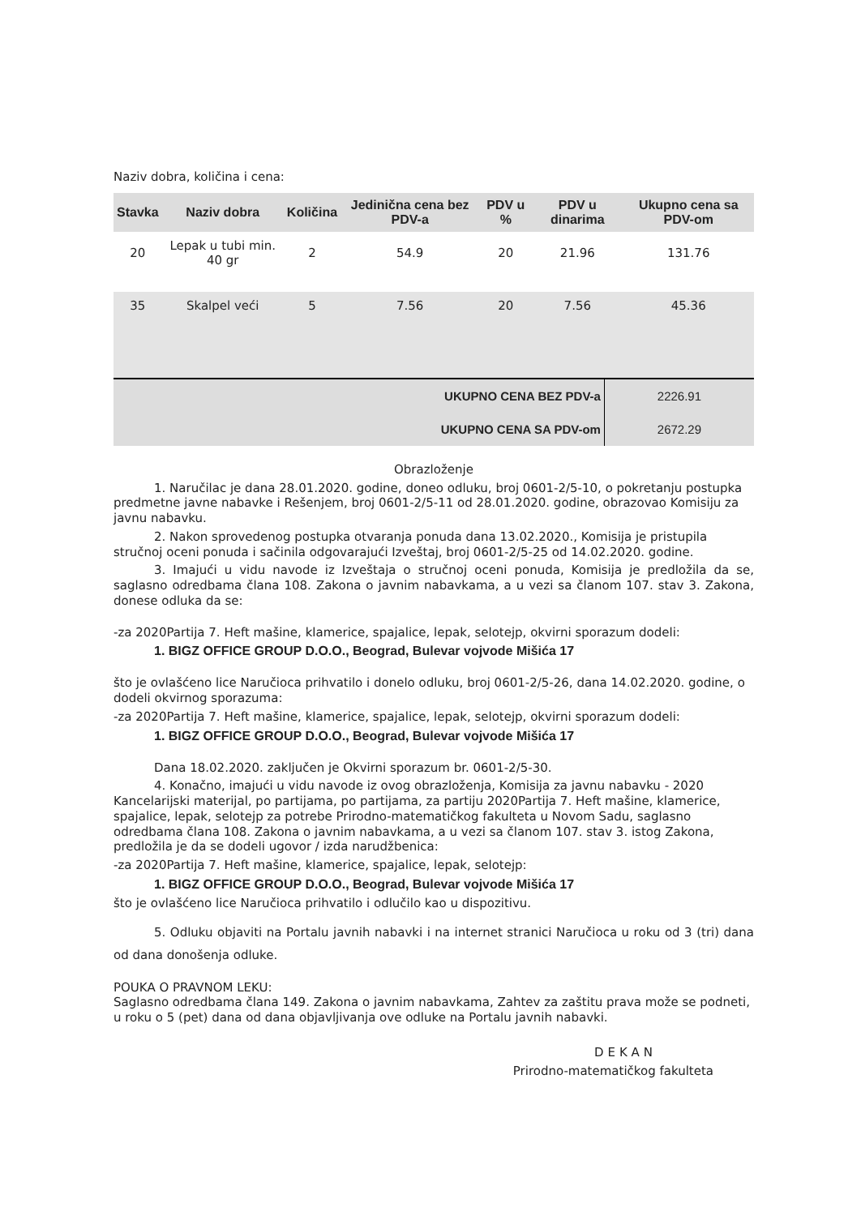Naziv dobra, količina i cena:
| Stavka | Naziv dobra | Količina | Jedinična cena bez PDV-a | PDV u % | PDV u dinarima | Ukupno cena sa PDV-om |
| --- | --- | --- | --- | --- | --- | --- |
| 20 | Lepak u tubi min. 40 gr | 2 | 54.9 | 20 | 21.96 | 131.76 |
| 35 | Skalpel veći | 5 | 7.56 | 20 | 7.56 | 45.36 |
| UKUPNO CENA BEZ PDV-a | 2226.91 |
| UKUPNO CENA SA PDV-om | 2672.29 |
Obrazloženje
1. Naručilac je dana 28.01.2020. godine, doneo odluku, broj 0601-2/5-10, o pokretanju postupka predmetne javne nabavke i Rešenjem, broj 0601-2/5-11 od 28.01.2020. godine, obrazovao Komisiju za javnu nabavku.
2. Nakon sprovedenog postupka otvaranja ponuda dana 13.02.2020., Komisija je pristupila stručnoj oceni ponuda i sačinila odgovarajući Izveštaj, broj 0601-2/5-25 od 14.02.2020. godine.
3. Imajući u vidu navode iz Izveštaja o stručnoj oceni ponuda, Komisija je predložila da se, saglasno odredbama člana 108. Zakona o javnim nabavkama, a u vezi sa članom 107. stav 3. Zakona, donese odluka da se:
-za 2020Partija 7. Heft mašine, klamerice, spajalice, lepak, selotejp, okvirni sporazum dodeli:
1. BIGZ OFFICE GROUP D.O.O., Beograd, Bulevar vojvode Mišića 17
što je ovlašćeno lice Naručioca prihvatilo i donelo odluku, broj 0601-2/5-26, dana 14.02.2020. godine, o dodeli okvirnog sporazuma:
-za 2020Partija 7. Heft mašine, klamerice, spajalice, lepak, selotejp, okvirni sporazum dodeli:
1. BIGZ OFFICE GROUP D.O.O., Beograd, Bulevar vojvode Mišića 17
Dana 18.02.2020. zaključen je Okvirni sporazum br. 0601-2/5-30.
4. Konačno, imajući u vidu navode iz ovog obrazloženja, Komisija za javnu nabavku - 2020 Kancelarijski materijal, po partijama, po partijama, za partiju 2020Partija 7. Heft mašine, klamerice, spajalice, lepak, selotejp za potrebe Prirodno-matematičkog fakulteta u Novom Sadu, saglasno odredbama člana 108. Zakona o javnim nabavkama, a u vezi sa članom 107. stav 3. istog Zakona, predložila je da se dodeli ugovor / izda narudžbenica:
-za 2020Partija 7. Heft mašine, klamerice, spajalice, lepak, selotejp:
1. BIGZ OFFICE GROUP D.O.O., Beograd, Bulevar vojvode Mišića 17
što je ovlašćeno lice Naručioca prihvatilo i odlučilo kao u dispozitivu.
5. Odluku objaviti na Portalu javnih nabavki i na internet stranici Naručioca u roku od 3 (tri) dana od dana donošenja odluke.
POUKA O PRAVNOM LEKU:
Saglasno odredbama člana 149. Zakona o javnim nabavkama, Zahtev za zaštitu prava može se podneti, u roku o 5 (pet) dana od dana objavljivanja ove odluke na Portalu javnih nabavki.
DEKAN
Prirodno-matematičkog fakulteta